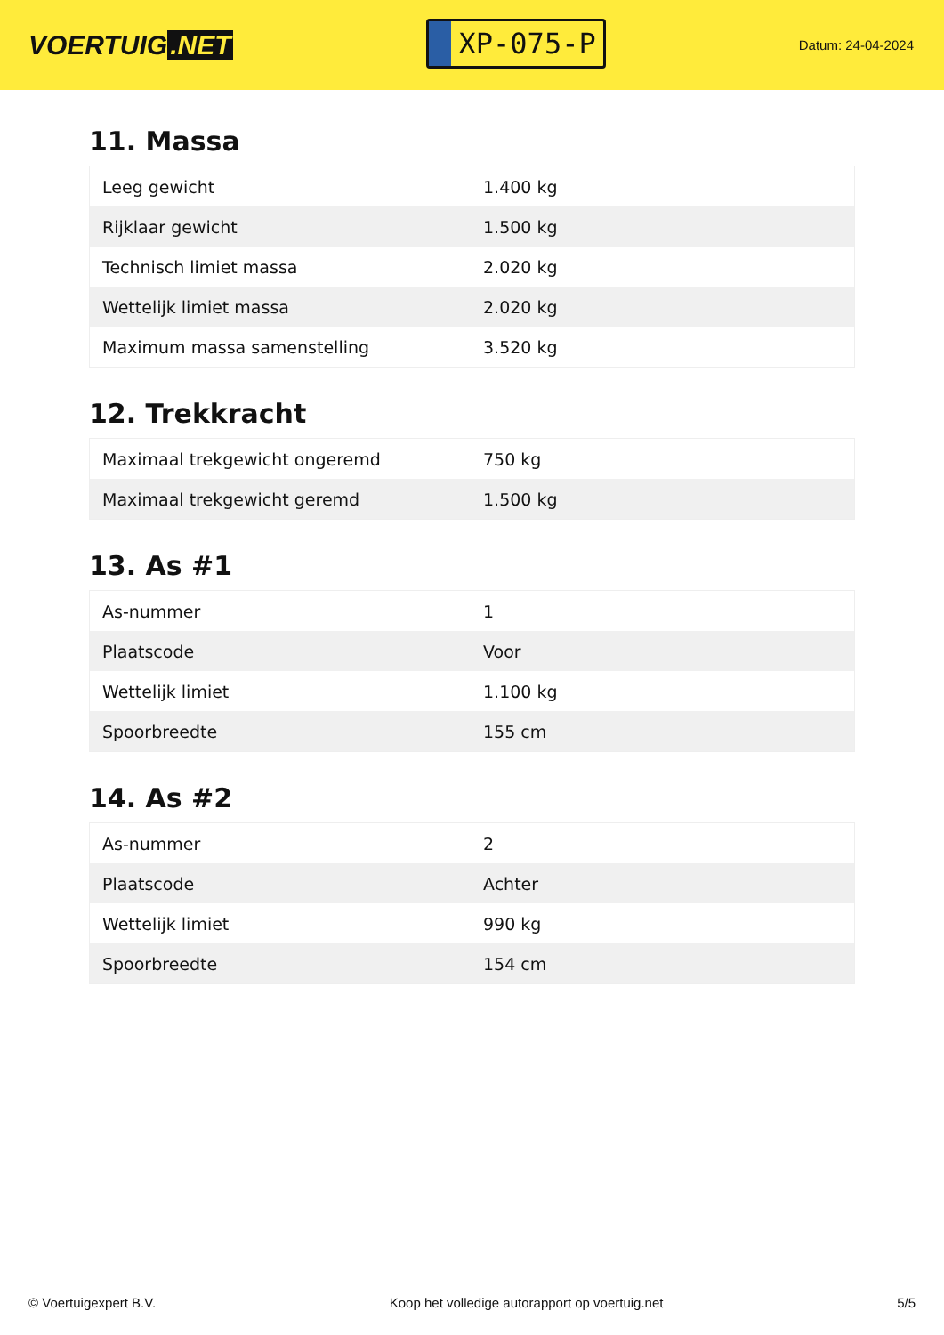VOERTUIG.NET
XP-075-P
Datum: 24-04-2024
11. Massa
| Leeg gewicht | 1.400 kg |
| Rijklaar gewicht | 1.500 kg |
| Technisch limiet massa | 2.020 kg |
| Wettelijk limiet massa | 2.020 kg |
| Maximum massa samenstelling | 3.520 kg |
12. Trekkracht
| Maximaal trekgewicht ongeremd | 750 kg |
| Maximaal trekgewicht geremd | 1.500 kg |
13. As #1
| As-nummer | 1 |
| Plaatscode | Voor |
| Wettelijk limiet | 1.100 kg |
| Spoorbreedte | 155 cm |
14. As #2
| As-nummer | 2 |
| Plaatscode | Achter |
| Wettelijk limiet | 990 kg |
| Spoorbreedte | 154 cm |
© Voertuigexpert B.V. Koop het volledige autorapport op voertuig.net 5/5